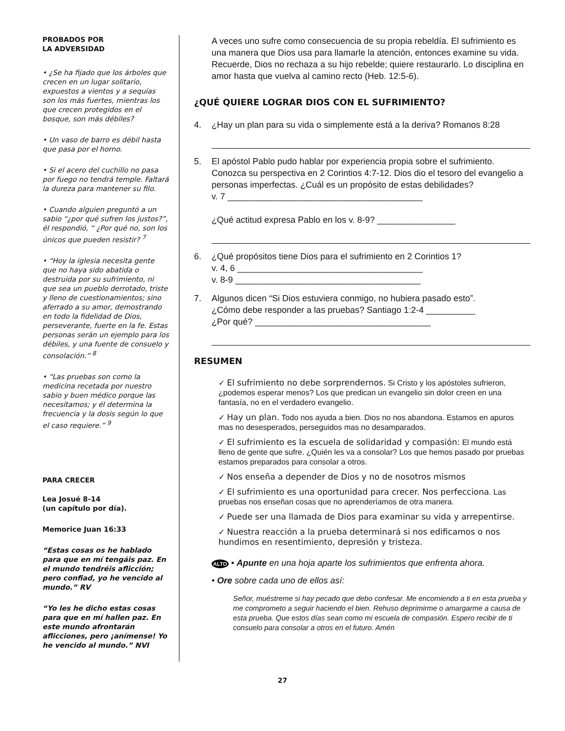PROBADOS POR
LA ADVERSIDAD
• ¿Se ha fijado que los árboles que crecen en un lugar solitario, expuestos a vientos y a sequías son los más fuertes, mientras los que crecen protegidos en el bosque, son más débiles?
• Un vaso de barro es débil hasta que pasa por el horno.
• Si el acero del cuchillo no pasa por fuego no tendrá temple. Faltará la dureza para mantener su filo.
• Cuando alguien preguntó a un sabio “¿por qué sufren los justos?”, él respondió, “ ¿Por qué no, son los únicos que pueden resistir? <sup>7</sup>
• “Hoy la iglesia necesita gente que no haya sido abatida o destruida por su sufrimiento, ni que sea un pueblo derrotado, triste y lleno de cuestionamientos; sino aferrado a su amor, demostrando en todo la fidelidad de Dios, perseverante, fuerte en la fe. Estas personas serán un ejemplo para los débiles, y una fuente de consuelo y consolación.” <sup>8</sup>
• “Las pruebas son como la medicina recetada por nuestro sabio y buen médico porque las necesitamos; y él determina la frecuencia y la dosis según lo que el caso requiere.” <sup>9</sup>
PARA CRECER
Lea Josué 8-14
(un capítulo por día).
Memorice Juan 16:33
“Estas cosas os he hablado para que en mí tengáis paz. En el mundo tendréis aflicción; pero confiad, yo he vencido al mundo.” RV
“Yo les he dicho estas cosas para que en mí hallen paz. En este mundo afrontarán aflicciones, pero ¡anímense! Yo he vencido al mundo.” NVI
A veces uno sufre como consecuencia de su propia rebeldía. El sufrimiento es una manera que Dios usa para llamarle la atención, entonces examine su vida. Recuerde, Dios no rechaza a su hijo rebelde; quiere restaurarlo. Lo disciplina en amor hasta que vuelva al camino recto (Heb. 12:5-6).
¿QUÉ QUIERE LOGRAR DIOS CON EL SUFRIMIENTO?
4. ¿Hay un plan para su vida o simplemente está a la deriva? Romanos 8:28
5. El apóstol Pablo pudo hablar por experiencia propia sobre el sufrimiento. Conozca su perspectiva en 2 Corintios 4:7-12. Dios dio el tesoro del evangelio a personas imperfectas. ¿Cuál es un propósito de estas debilidades?
v. 7 ________________________________________
¿Qué actitud expresa Pablo en los v. 8-9? ________________
6. ¿Qué propósitos tiene Dios para el sufrimiento en 2 Corintios 1?
v. 4, 6 ______________________________________
v. 8-9 ______________________________________
7. Algunos dicen “Si Dios estuviera conmigo, no hubiera pasado esto”.
¿Cómo debe responder a las pruebas? Santiago 1:2-4 __________
¿Por qué? ____________________________________
RESUMEN
✓ El sufrimiento no debe sorprendernos. Si Cristo y los apóstoles sufrieron, ¿podemos esperar menos? Los que predican un evangelio sin dolor creen en una fantasía, no en el verdadero evangelio.
✓ Hay un plan. Todo nos ayuda a bien. Dios no nos abandona. Estamos en apuros mas no desesperados, perseguidos mas no desamparados.
✓ El sufrimiento es la escuela de solidaridad y compasión: El mundo está lleno de gente que sufre. ¿Quién les va a consolar? Los que hemos pasado por pruebas estamos preparados para consolar a otros.
✓ Nos enseña a depender de Dios y no de nosotros mismos
✓ El sufrimiento es una oportunidad para crecer. Nos perfecciona. Las pruebas nos enseñan cosas que no aprenderíamos de otra manera.
✓ Puede ser una llamada de Dios para examinar su vida y arrepentirse.
✓ Nuestra reacción a la prueba determinará si nos edificamos o nos hundimos en resentimiento, depresión y tristeza.
ALTO • Apunte en una hoja aparte los sufrimientos que enfrenta ahora.
• Ore sobre cada uno de ellos así:
Señor, muéstreme si hay pecado que debo confesar. Me encomiendo a ti en esta prueba y me comprometo a seguir haciendo el bien. Rehuso deprimirme o amargarme a causa de esta prueba. Que estos días sean como mi escuela de compasión. Espero recibir de ti consuelo para consolar a otros en el futuro. Amén
27